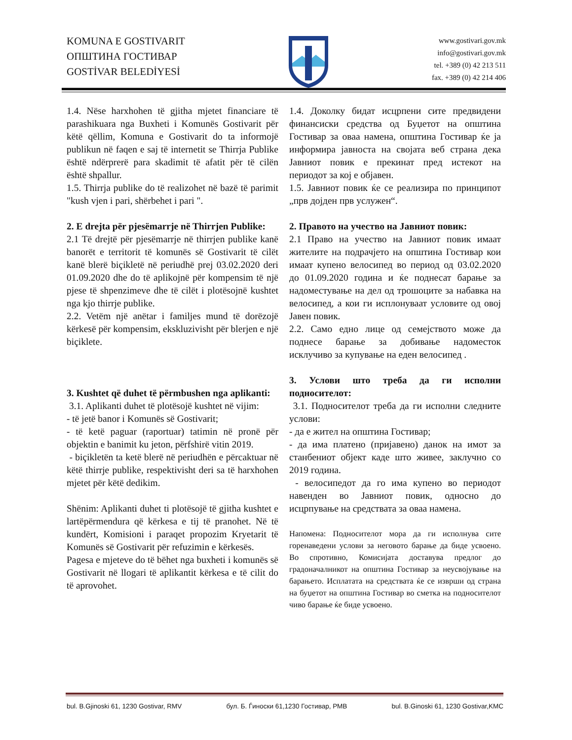KOMUNA E GOSTIVARIT
ОПШТИНА ГОСТИВАР
GOSTİVAR BELEDİYESİ
www.gostivari.gov.mk
info@gostivari.gov.mk
tel. +389 (0) 42 213 511
fax. +389 (0) 42 214 406
1.4. Nëse harxhohen të gjitha mjetet financiare të parashikuara nga Buxheti i Komunës Gostivarit për këtë qëllim, Komuna e Gostivarit do ta informojë publikun në faqen e saj të internetit se Thirrja Publike është ndërprerë para skadimit të afatit për të cilën është shpallur.
1.5. Thirrja publike do të realizohet në bazë të parimit "kush vjen i pari, shërbehet i pari ".
2. E drejta për pjesëmarrje në Thirrjen Publike:
2.1 Të drejtë për pjesëmarrje në thirrjen publike kanë banorët e territorit të komunës së Gostivarit të cilët kanë blerë biçikletë në periudhë prej 03.02.2020 deri 01.09.2020 dhe do të aplikojnë për kompensim të një pjese të shpenzimeve dhe të cilët i plotësojnë kushtet nga kjo thirrje publike.
2.2. Vetëm një anëtar i familjes mund të dorëzojë kërkesë për kompensim, ekskluzivisht për blerjen e një biçiklete.
3. Kushtet që duhet të përmbushen nga aplikanti:
3.1. Aplikanti duhet të plotësojë kushtet në vijim:
- të jetë banor i Komunës së Gostivarit;
- të ketë paguar (raportuar) tatimin në pronë për objektin e banimit ku jeton, përfshirë vitin 2019.
- biçikletën ta ketë blerë në periudhën e përcaktuar në këtë thirrje publike, respektivisht deri sa të harxhohen mjetet për këtë dedikim.
Shënim: Aplikanti duhet ti plotësojë të gjitha kushtet e lartëpërmendura që kërkesa e tij të pranohet. Në të kundërt, Komisioni i paraqet propozim Kryetarit të Komunës së Gostivarit për refuzimin e kërkesës.
Pagesa e mjeteve do të bëhet nga buxheti i komunës së Gostivarit në llogari të aplikantit kërkesa e të cilit do të aprovohet.
1.4. Доколку бидат исцрпени сите предвидени финансиски средства од Буџетот на општина Гостивар за оваа намена, општина Гостивар ќе ја информира јавноста на својата веб страна дека Јавниот повик е прекинат пред истекот на периодот за кој е објавен.
1.5. Јавниот повик ќе се реализира по принципот „прв дојден прв услужен“.
2. Правото на учество на Јавниот повик:
2.1 Право на учество на Јавниот повик имаат жителите на подрачјето на општина Гостивар кои имаат купено велосипед во период од 03.02.2020 до 01.09.2020 година и ќе поднесат барање за надоместување на дел од трошоците за набавка на велосипед, а кои ги исплонуваат условите од овој Јавен повик.
2.2. Само едно лице од семејството може да поднесе барање за добивање надоместок исклучиво за купување на еден велосипед .
3. Услови што треба да ги исполни подносителот:
3.1. Подносителот треба да ги исполни следните услови:
- да е жител на општина Гостивар;
- да има платено (пријавено) данок на имот за станбениот објект каде што живее, заклучно со 2019 година.
- велосипедот да го има купено во периодот навенден во Јавниот повик, односно до исцрпување на средствата за оваа намена.
Напомена: Подносителот мора да ги исполнува сите горенаведени услови за неговото барање да биде усвоено. Во спротивно, Комисијата доставува предлог до градоначалникот на општина Гостивар за неусвојување на барањето. Исплатата на средствата ќе се изврши од страна на буџетот на општина Гостивар во сметка на подносителот чиво барање ќе биде усвоено.
bul. B.Gjinoski 61, 1230 Gostivar, RMV бул. Б. Ѓиноски 61,1230 Гостивар, РМВ bul. B.Ginoski 61, 1230 Gostivar,KMC